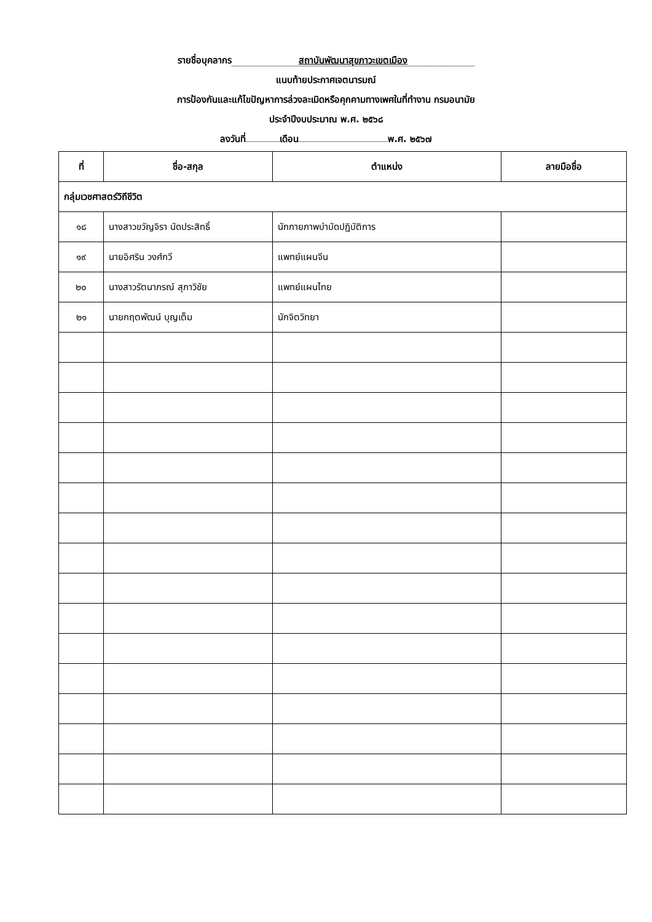รายชื่อบุคลากร สถาบันพัฒนาสุขภาวะเขตเมือง
แนบท้ายประกาศเจตนารมณ์
การป้องกันและแก้ไขปัญหาการล่วงละเมิดหรือคุกคามทางเพศในที่ทำงาน กรมอนามัย
ประจำปีงบประมาณ พ.ศ. ๒๕๖๘
ลงวันที่ เดือน พ.ศ. ๒๕๖๗
| ที่ | ชื่อ-สกุล | ตำแหน่ง | ลายมือชื่อ |
| --- | --- | --- | --- |
| กลุ่มเวชศาสตร์วิถีชีวิต | | | |
| ๑๘ | นางสาวขวัญจิรา นัดประสิทธิ์ | นักกายภาพบำบัดปฏิบัติการ | |
| ๑๙ | นายอิศริน วงศ์กวี | แพทย์แผนจีน | |
| ๒๐ | นางสาวรัตนาภรณ์ สุภาวิชัย | แพทย์แผนไทย | |
| ๒๑ | นายกฤตพัฒน์ บุญเต็ม | นักจิตวิทยา | |